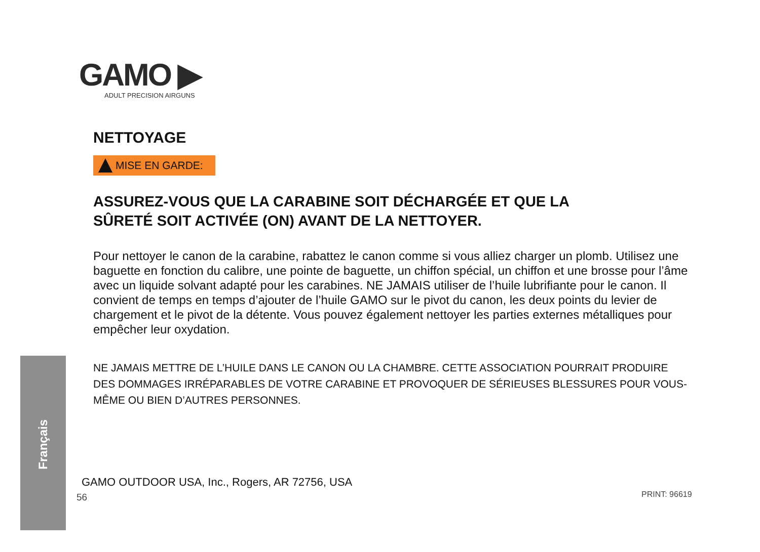Français
GAMO ▶
ADULT PRECISION AIRGUNS
NETTOYAGE
MISE EN GARDE:
ASSUREZ-VOUS QUE LA CARABINE SOIT DÉCHARGÉE ET QUE LA
SÛRETÉ SOIT ACTIVÉE (ON) AVANT DE LA NETTOYER.
Pour nettoyer le canon de la carabine, rabattez le canon comme si vous alliez charger un plomb. Utilisez une baguette en fonction du calibre, une pointe de baguette, un chiffon spécial, un chiffon et une brosse pour l’âme avec un liquide solvant adapté pour les carabines. NE JAMAIS utiliser de l’huile lubrifiante pour le canon. Il convient de temps en temps d’ajouter de l’huile GAMO sur le pivot du canon, les deux points du levier de chargement et le pivot de la détente. Vous pouvez également nettoyer les parties externes métalliques pour empêcher leur oxydation.
NE JAMAIS METTRE DE L’HUILE DANS LE CANON OU LA CHAMBRE. CETTE ASSOCIATION POURRAIT PRODUIRE DES DOMMAGES IRRÉPARABLES DE VOTRE CARABINE ET PROVOQUER DE SÉRIEUSES BLESSURES POUR VOUS-MÊME OU BIEN D’AUTRES PERSONNES.
GAMO OUTDOOR USA, Inc., Rogers, AR 72756, USA
56 PRINT: 96619